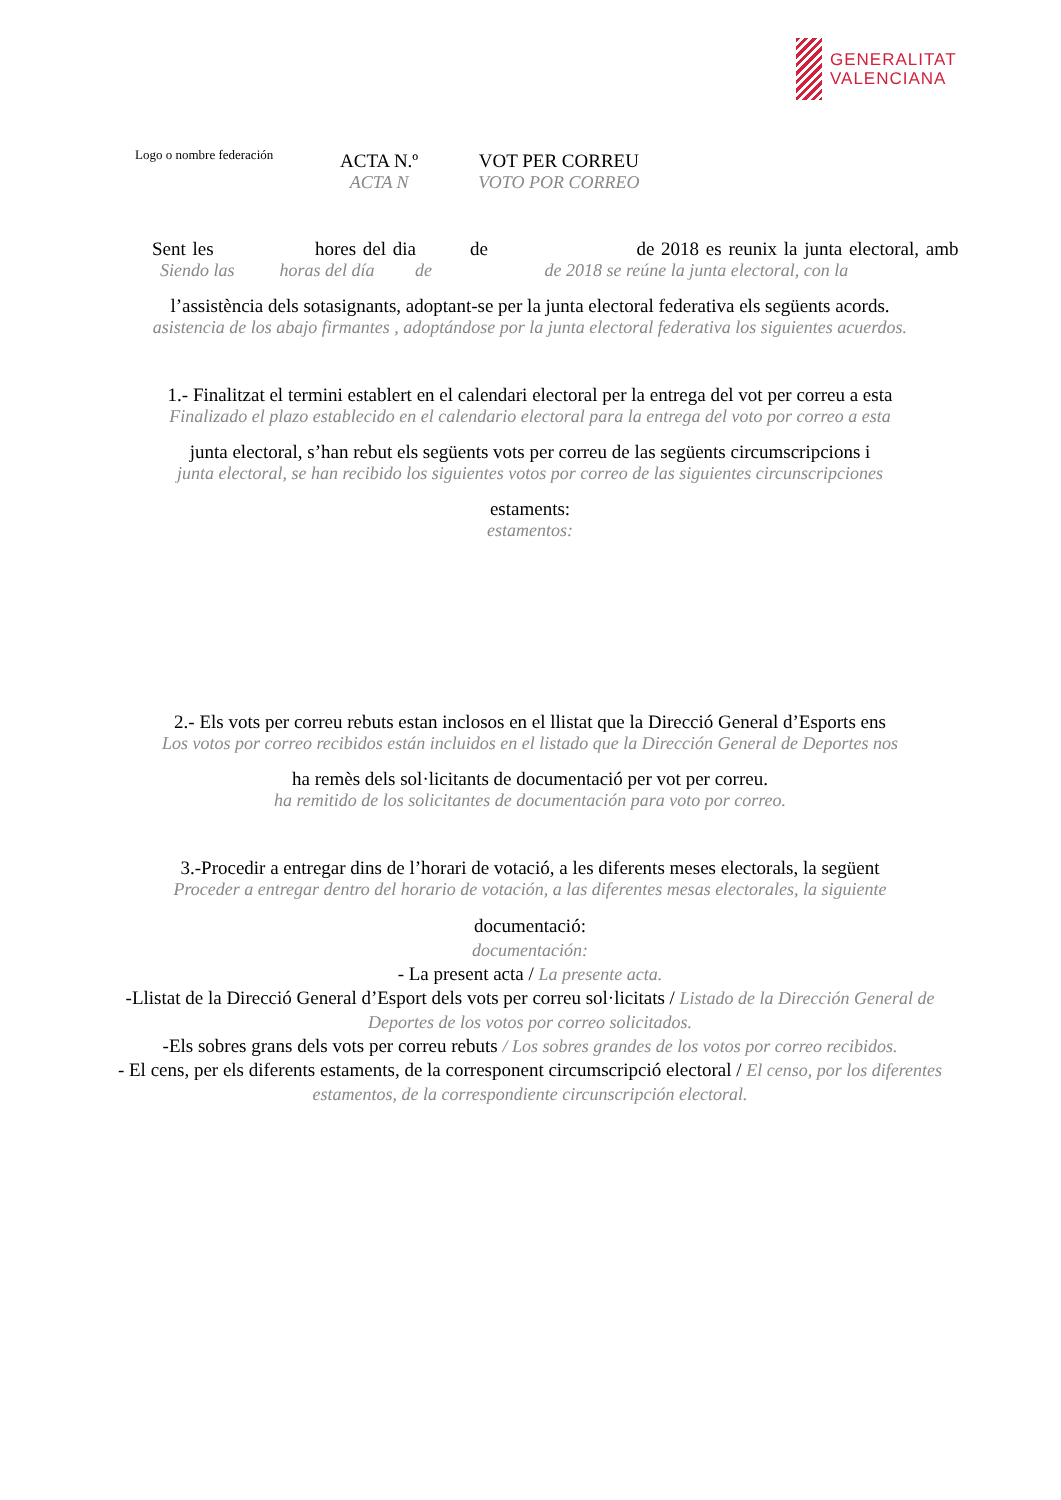GENERALITAT
VALENCIANA
Logo o nombre federación
ACTA N.º
ACTA N
VOT PER CORREU
VOTO POR CORREO
Sent les hores del dia de de 2018 es reunix la junta electoral, amb
Siendo las horas del día de de 2018 se reúne la junta electoral, con la
l’assistència dels sotasignants, adoptant-se per la junta electoral federativa els següents acords.
asistencia de los abajo firmantes , adoptándose por la junta electoral federativa los siguientes acuerdos.
1.- Finalitzat el termini establert en el calendari electoral per la entrega del vot per correu a esta
Finalizado el plazo establecido en el calendario electoral para la entrega del voto por correo a esta
junta electoral, s’han rebut els següents vots per correu de las següents circumscripcions i
junta electoral, se han recibido los siguientes votos por correo de las siguientes circunscripciones
estaments:
estamentos:
2.- Els vots per correu rebuts estan inclosos en el llistat que la Direcció General d’Esports ens
Los votos por correo recibidos están incluidos en el listado que la Dirección General de Deportes nos
ha remès dels sol·licitants de documentació per vot per correu.
ha remitido de los solicitantes de documentación para voto por correo.
3.-Procedir a entregar dins de l’horari de votació, a les diferents meses electorals, la següent
Proceder a entregar dentro del horario de votación, a las diferentes mesas electorales, la siguiente
documentació:
documentación:
- La present acta / La presente acta.
-Llistat de la Direcció General d’Esport dels vots per correu sol·licitats / Listado de la Dirección General de Deportes de los votos por correo solicitados.
-Els sobres grans dels vots per correu rebuts / Los sobres grandes de los votos por correo recibidos.
- El cens, per els diferents estaments, de la corresponent circumscripció electoral / El censo, por los diferentes estamentos, de la correspondiente circunscripción electoral.